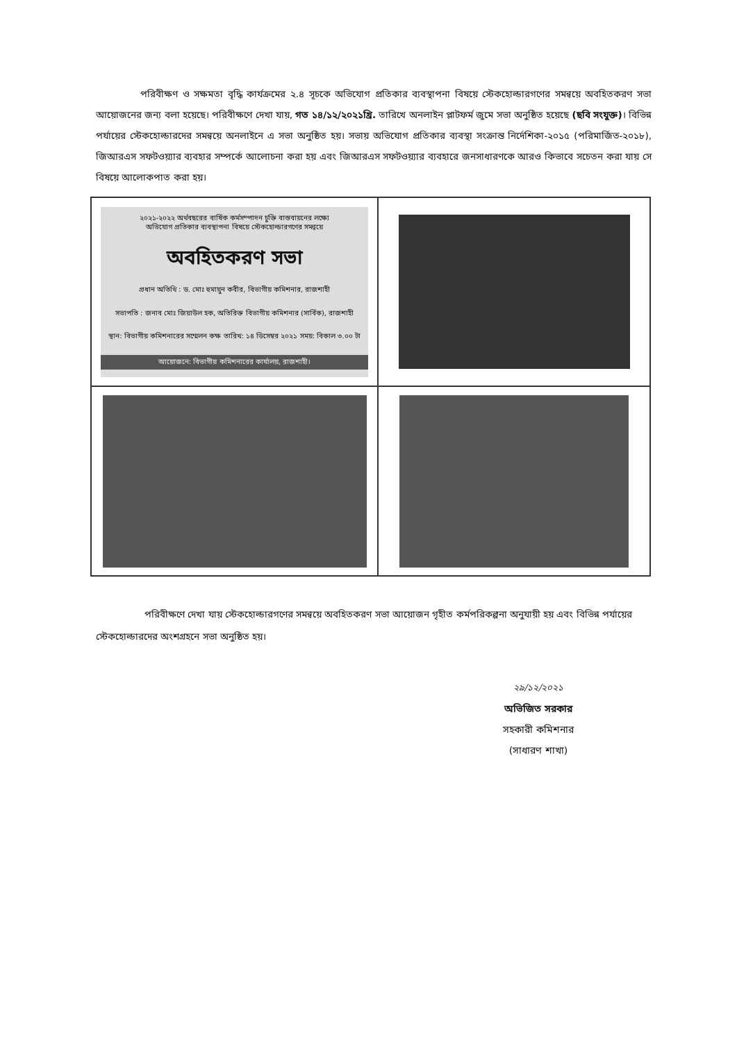পরিবীক্ষণ ও সক্ষমতা বৃদ্ধি কার্যক্রমের ২.৪ সূচকে অভিযোগ প্রতিকার ব্যবস্থাপনা বিষয়ে স্টেকহোল্ডারগণের সমন্বয়ে অবহিতকরণ সভা আয়োজনের জন্য বলা হয়েছে। পরিবীক্ষণে দেখা যায়, গত ১৪/১২/২০২১খ্রি. তারিখে অনলাইন প্লাটফর্ম জুমে সভা অনুষ্ঠিত হয়েছে (ছবি সংযুক্ত)। বিভিন্ন পর্যায়ের স্টেকহোল্ডারদের সমন্বয়ে অনলাইনে এ সভা অনুষ্ঠিত হয়। সভায় অভিযোগ প্রতিকার ব্যবস্থা সংক্রান্ত নির্দেশিকা-২০১৫ (পরিমার্জিত-২০১৮), জিআরএস সফটওয়্যার ব্যবহার সম্পর্কে আলোচনা করা হয় এবং জিআরএস সফটওয়্যার ব্যবহারে জনসাধারণকে আরও কিভাবে সচেতন করা যায় সে বিষয়ে আলোকপাত করা হয়।
২০২১-২০২২ অর্থবছরের বার্ষিক কর্মসম্পাদন চুক্তি বাস্তবায়নের লক্ষ্যে
অভিযোগ প্রতিকার ব্যবস্থাপনা বিষয়ে স্টেকহোল্ডারগণের সমন্বয়ে
অবহিতকরণ সভা
প্রধান অতিথি : ড. মোঃ হুমায়ুন কবীর, বিভাগীয় কমিশনার, রাজশাহী
সভাপতি : জনাব মোঃ জিয়াউল হক, অতিরিক্ত বিভাগীয় কমিশনার (সার্বিক), রাজশাহী
স্থান: বিভাগীয় কমিশনারের সম্মেলন কক্ষ তারিখ: ১৪ ডিসেম্বর ২০২১ সময়: বিকাল ৩.০০ টা
আয়োজনে: বিভাগীয় কমিশনারের কার্যালয়, রাজশাহী।
পরিবীক্ষণে দেখা যায় স্টেকহোল্ডারগণের সমন্বয়ে অবহিতকরণ সভা আয়োজন গৃহীত কর্মপরিকল্পনা অনুযায়ী হয় এবং বিভিন্ন পর্যায়ের স্টেকহোল্ডারদের অংশগ্রহনে সভা অনুষ্ঠিত হয়।
২৯/১২/২০২১
অভিজিত সরকার
সহকারী কমিশনার
(সাধারণ শাখা)